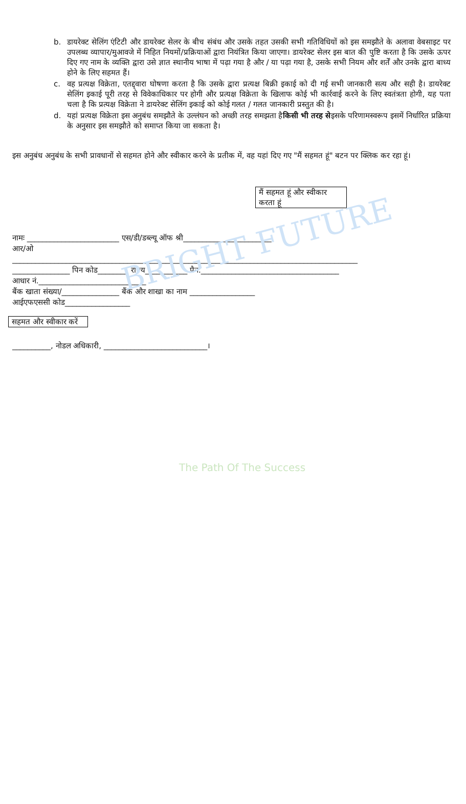BRIGHT FUTURE
The Path Of The Success
b. डायरेक्ट सेलिंग एंटिटी और डायरेक्ट सेलर के बीच संबंध और उसके तहत उसकी सभी गतिविधियों को इस समझौते के अलावा वेबसाइट पर उपलब्ध व्यापार/मुआवजे में निहित नियमों/प्रक्रियाओं द्वारा नियंत्रित किया जाएगा। डायरेक्ट सेलर इस बात की पुष्टि करता है कि उसके ऊपर दिए गए नाम के व्यक्ति द्वारा उसे ज्ञात स्थानीय भाषा में पढ़ा गया है और / या पढ़ा गया है, उसके सभी नियम और शर्तें और उनके द्वारा बाध्य होने के लिए सहमत हैं।
c. वह प्रत्यक्ष विक्रेता, एतद्द्वारा घोषणा करता है कि उसके द्वारा प्रत्यक्ष बिक्री इकाई को दी गई सभी जानकारी सत्य और सही है। डायरेक्ट सेलिंग इकाई पूरी तरह से विवेकाधिकार पर होगी और प्रत्यक्ष विक्रेता के खिलाफ कोई भी कार्रवाई करने के लिए स्वतंत्रता होगी, यह पता चला है कि प्रत्यक्ष विक्रेता ने डायरेक्ट सेलिंग इकाई को कोई गलत / गलत जानकारी प्रस्तुत की है।
d. यहां प्रत्यक्ष विक्रेता इस अनुबंध समझौते के उल्लंघन को अच्छी तरह समझता हैकिसी भी तरह सेइसके परिणामस्वरूप इसमें निर्धारित प्रक्रिया के अनुसार इस समझौते को समाप्त किया जा सकता है।
इस अनुबंध अनुबंध के सभी प्रावधानों से सहमत होने और स्वीकार करने के प्रतीक में, वह यहां दिए गए "मैं सहमत हूं" बटन पर क्लिक कर रहा हूं।
मैं सहमत हूं और स्वीकार करता हूं
नामः ________________________ एस/डी/डब्ल्यू ऑफ श्री_______________________
आर/ओ
__________________________________________________________________________________________
_______________ पिन कोड________ राज्य___________ पैन.____________________________________
आधार नं.____________________________
बैंक खाता संख्या/_______________ बैंक और शाखा का नाम _________________
आईएफएससी कोड_________________
सहमत और स्वीकार करें
__________, नोडल अधिकारी, ___________________________।